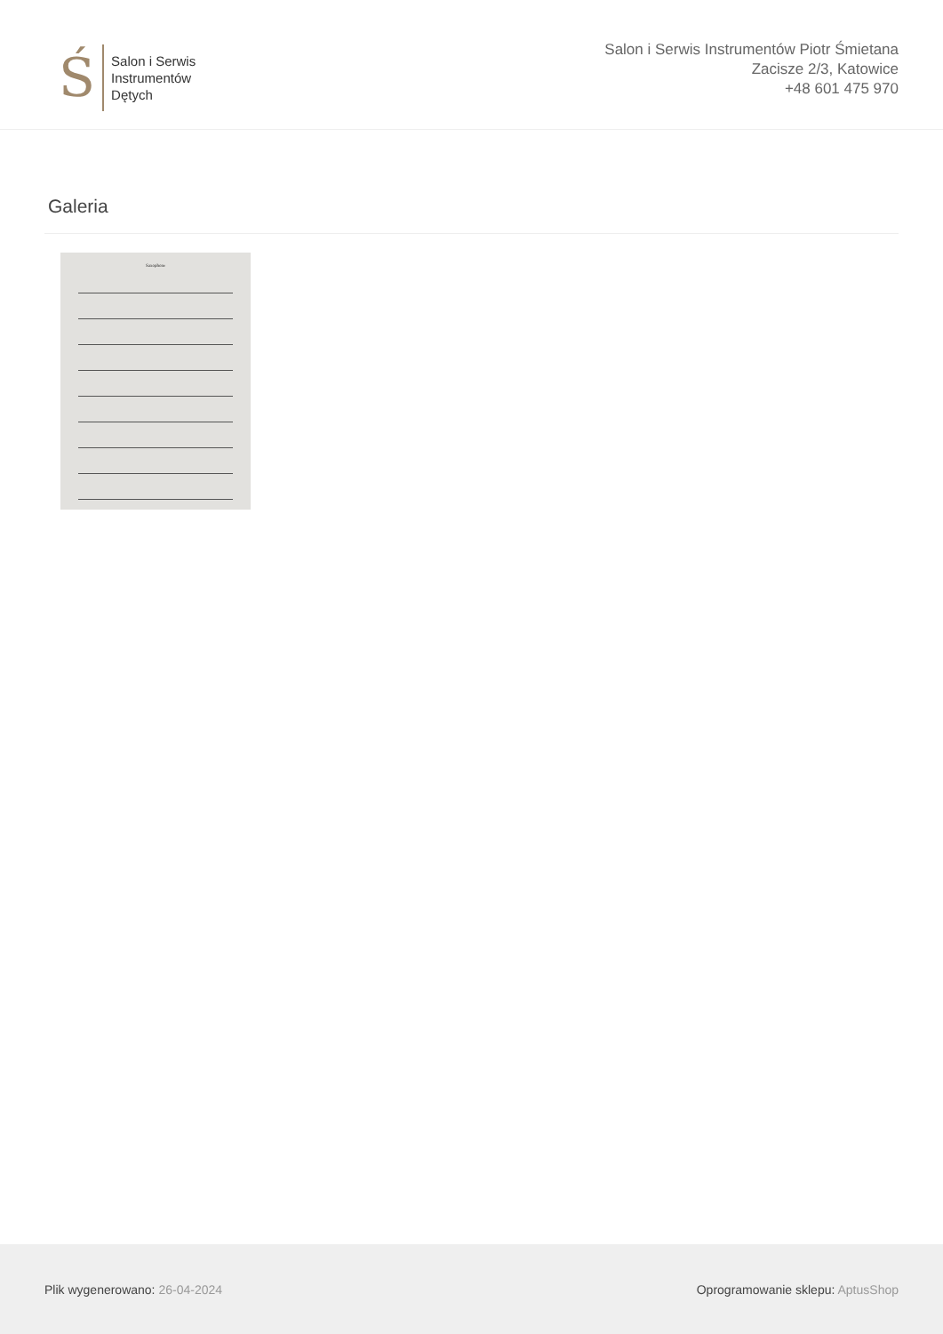Ś
Salon i Serwis
Instrumentów
Dętych
Salon i Serwis Instrumentów Piotr Śmietana
Zacisze 2/3, Katowice
+48 601 475 970
Galeria
Saxophone
Plik wygenerowano: 26-04-2024 Oprogramowanie sklepu: AptusShop